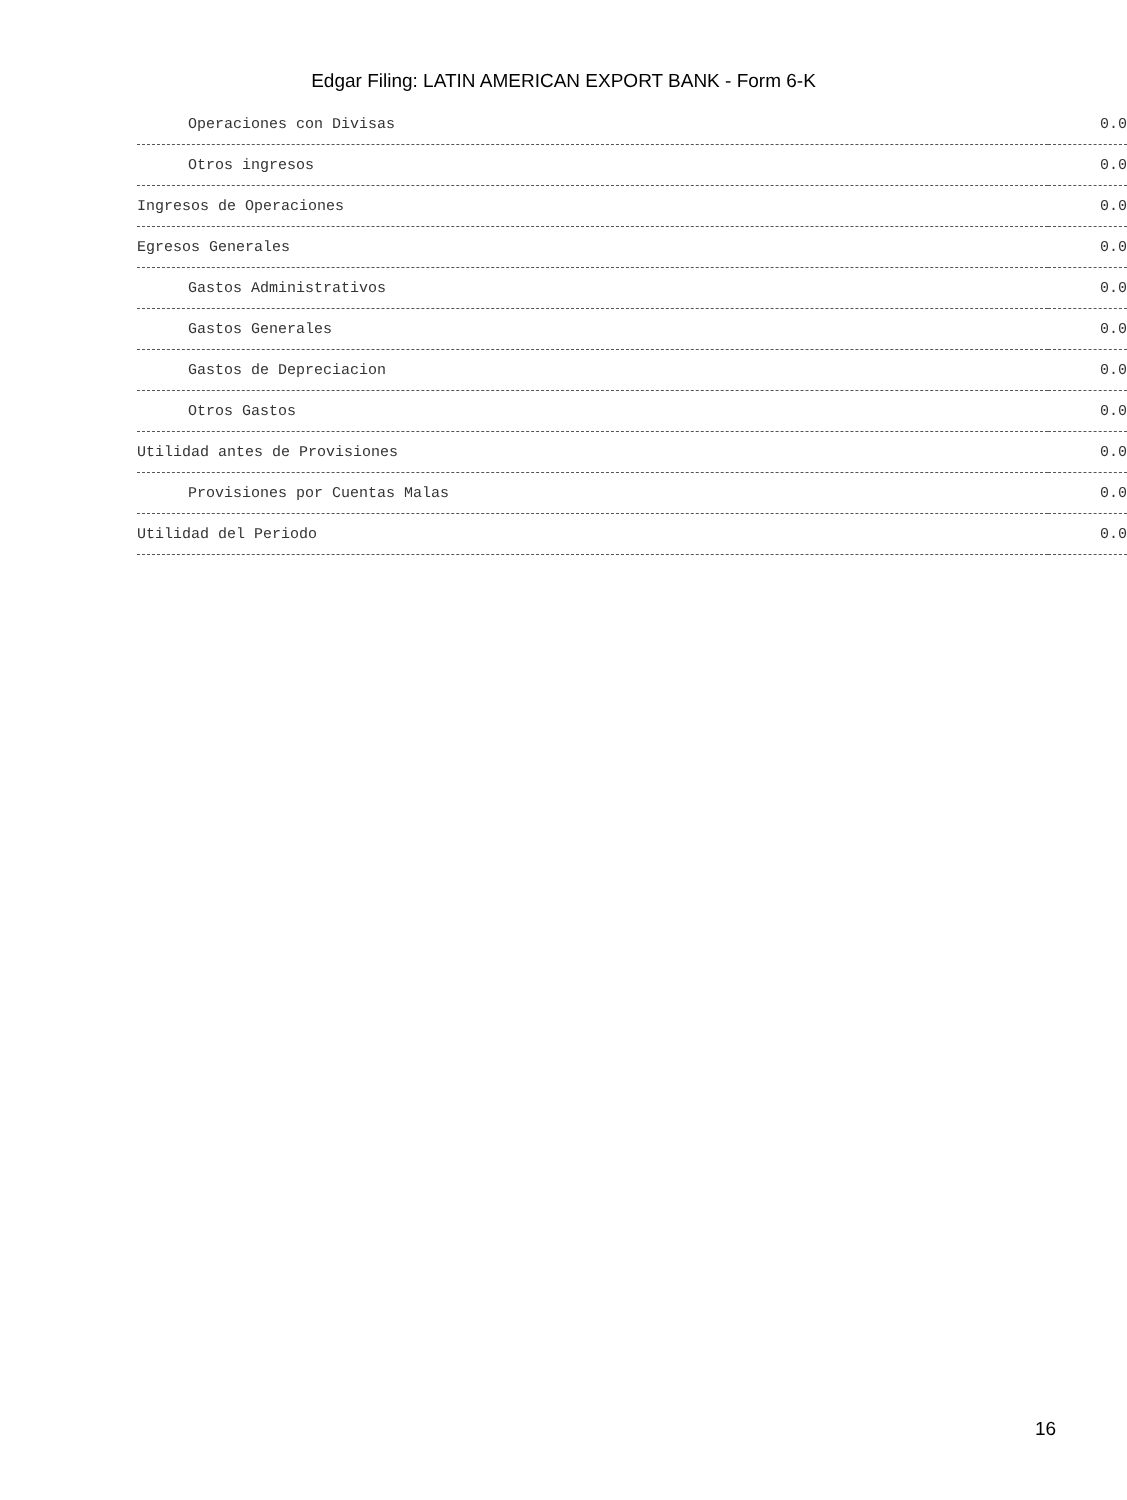Edgar Filing: LATIN AMERICAN EXPORT BANK - Form 6-K
| Operaciones con Divisas | 0.0 |
| Otros ingresos | 0.0 |
| Ingresos de Operaciones | 0.0 |
| Egresos Generales | 0.0 |
| Gastos Administrativos | 0.0 |
| Gastos Generales | 0.0 |
| Gastos de Depreciacion | 0.0 |
| Otros Gastos | 0.0 |
| Utilidad antes de Provisiones | 0.0 |
| Provisiones por Cuentas Malas | 0.0 |
| Utilidad del Periodo | 0.0 |
16